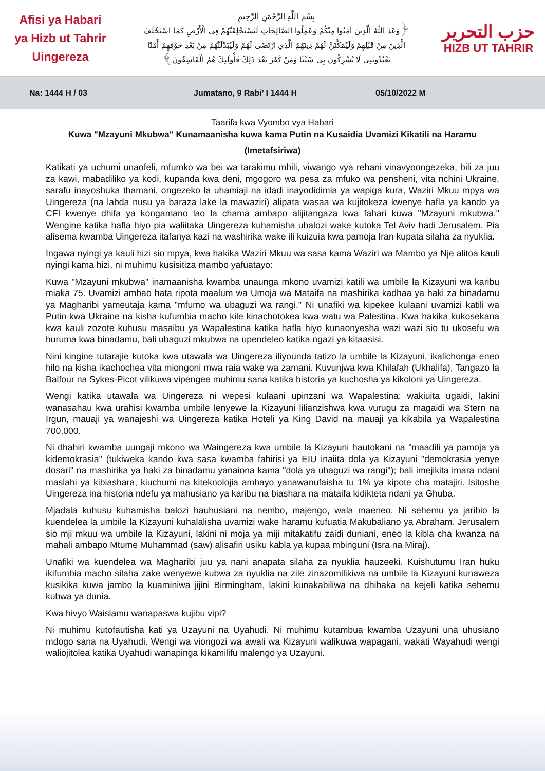Afisi ya Habari
ya Hizb ut Tahrir
Uingereza
بِسْمِ اللَّهِ الرَّحْمَنِ الرَّحِيمِ
﴿وَعَدَ اللَّهُ الَّذِينَ آمَنُوا مِنْكُمْ وَعَمِلُوا الصَّالِحَاتِ لَيَسْتَخْلِفَنَّهُمْ فِي الْأَرْضِ كَمَا اسْتَخْلَفَ
الَّذِينَ مِنْ قَبْلِهِمْ وَلَيُمَكِّنَنَّ لَهُمْ دِينَهُمُ الَّذِي ارْتَضَى لَهُمْ وَلَيُبَدِّلَنَّهُمْ مِنْ بَعْدِ خَوْفِهِمْ أَمْنًا
يَعْبُدُونَنِي لَا يُشْرِكُونَ بِي شَيْئًا وَمَنْ كَفَرَ بَعْدَ ذَلِكَ فَأُولَئِكَ هُمُ الْفَاسِقُونَ﴾
حزب التحرير
HIZB UT TAHRIR
Na: 1444 H / 03 Jumatano, 9 Rabi’ I 1444 H 05/10/2022 M
Taarifa kwa Vyombo vya Habari
Kuwa "Mzayuni Mkubwa" Kunamaanisha kuwa kama Putin na Kusaidia Uvamizi Kikatili na Haramu
(Imetafsiriwa)
Katikati ya uchumi unaofeli, mfumko wa bei wa tarakimu mbili, viwango vya rehani vinavyoongezeka, bili za juu za kawi, mabadiliko ya kodi, kupanda kwa deni, mgogoro wa pesa za mfuko wa pensheni, vita nchini Ukraine, sarafu inayoshuka thamani, ongezeko la uhamiaji na idadi inayodidimia ya wapiga kura, Waziri Mkuu mpya wa Uingereza (na labda nusu ya baraza lake la mawaziri) alipata wasaa wa kujitokeza kwenye hafla ya kando ya CFI kwenye dhifa ya kongamano lao la chama ambapo alijitangaza kwa fahari kuwa "Mzayuni mkubwa." Wengine katika hafla hiyo pia waliitaka Uingereza kuhamisha ubalozi wake kutoka Tel Aviv hadi Jerusalem. Pia alisema kwamba Uingereza itafanya kazi na washirika wake ili kuizuia kwa pamoja Iran kupata silaha za nyuklia.
Ingawa nyingi ya kauli hizi sio mpya, kwa hakika Waziri Mkuu wa sasa kama Waziri wa Mambo ya Nje alitoa kauli nyingi kama hizi, ni muhimu kusisitiza mambo yafuatayo:
Kuwa "Mzayuni mkubwa" inamaanisha kwamba unaunga mkono uvamizi katili wa umbile la Kizayuni wa karibu miaka 75. Uvamizi ambao hata ripota maalum wa Umoja wa Mataifa na mashirika kadhaa ya haki za binadamu ya Magharibi yameutaja kama "mfumo wa ubaguzi wa rangi." Ni unafiki wa kipekee kulaani uvamizi katili wa Putin kwa Ukraine na kisha kufumbia macho kile kinachotokea kwa watu wa Palestina. Kwa hakika kukosekana kwa kauli zozote kuhusu masaibu ya Wapalestina katika hafla hiyo kunaonyesha wazi wazi sio tu ukosefu wa huruma kwa binadamu, bali ubaguzi mkubwa na upendeleo katika ngazi ya kitaasisi.
Nini kingine tutarajie kutoka kwa utawala wa Uingereza iliyounda tatizo la umbile la Kizayuni, ikalichonga eneo hilo na kisha ikachochea vita miongoni mwa raia wake wa zamani. Kuvunjwa kwa Khilafah (Ukhalifa), Tangazo la Balfour na Sykes-Picot vilikuwa vipengee muhimu sana katika historia ya kuchosha ya kikoloni ya Uingereza.
Wengi katika utawala wa Uingereza ni wepesi kulaani upinzani wa Wapalestina: wakiuita ugaidi, lakini wanasahau kwa urahisi kwamba umbile lenyewe la Kizayuni lilianzishwa kwa vurugu za magaidi wa Stern na Irgun, mauaji ya wanajeshi wa Uingereza katika Hoteli ya King David na mauaji ya kikabila ya Wapalestina 700,000.
Ni dhahiri kwamba uungaji mkono wa Waingereza kwa umbile la Kizayuni hautokani na "maadili ya pamoja ya kidemokrasia" (tukiweka kando kwa sasa kwamba fahirisi ya EIU inaiita dola ya Kizayuni "demokrasia yenye dosari" na mashirika ya haki za binadamu yanaiona kama "dola ya ubaguzi wa rangi"); bali imejikita imara ndani maslahi ya kibiashara, kiuchumi na kiteknolojia ambayo yanawanufaisha tu 1% ya kipote cha matajiri. Isitoshe Uingereza ina historia ndefu ya mahusiano ya karibu na biashara na mataifa kidikteta ndani ya Ghuba.
Mjadala kuhusu kuhamisha balozi hauhusiani na nembo, majengo, wala maeneo. Ni sehemu ya jaribio la kuendelea la umbile la Kizayuni kuhalalisha uvamizi wake haramu kufuatia Makubaliano ya Abraham. Jerusalem sio mji mkuu wa umbile la Kizayuni, lakini ni moja ya miji mitakatifu zaidi duniani, eneo la kibla cha kwanza na mahali ambapo Mtume Muhammad (saw) alisafiri usiku kabla ya kupaa mbinguni (Isra na Miraj).
Unafiki wa kuendelea wa Magharibi juu ya nani anapata silaha za nyuklia hauzeeki. Kuishutumu Iran huku ikifumbia macho silaha zake wenyewe kubwa za nyuklia na zile zinazomilikiwa na umbile la Kizayuni kunaweza kusikika kuwa jambo la kuaminiwa jijini Birmingham, lakini kunakabiliwa na dhihaka na kejeli katika sehemu kubwa ya dunia.
Kwa hivyo Waislamu wanapaswa kujibu vipi?
Ni muhimu kutofautisha kati ya Uzayuni na Uyahudi. Ni muhimu kutambua kwamba Uzayuni una uhusiano mdogo sana na Uyahudi. Wengi wa viongozi wa awali wa Kizayuni walikuwa wapagani, wakati Wayahudi wengi waliojitolea katika Uyahudi wanapinga kikamilifu malengo ya Uzayuni.